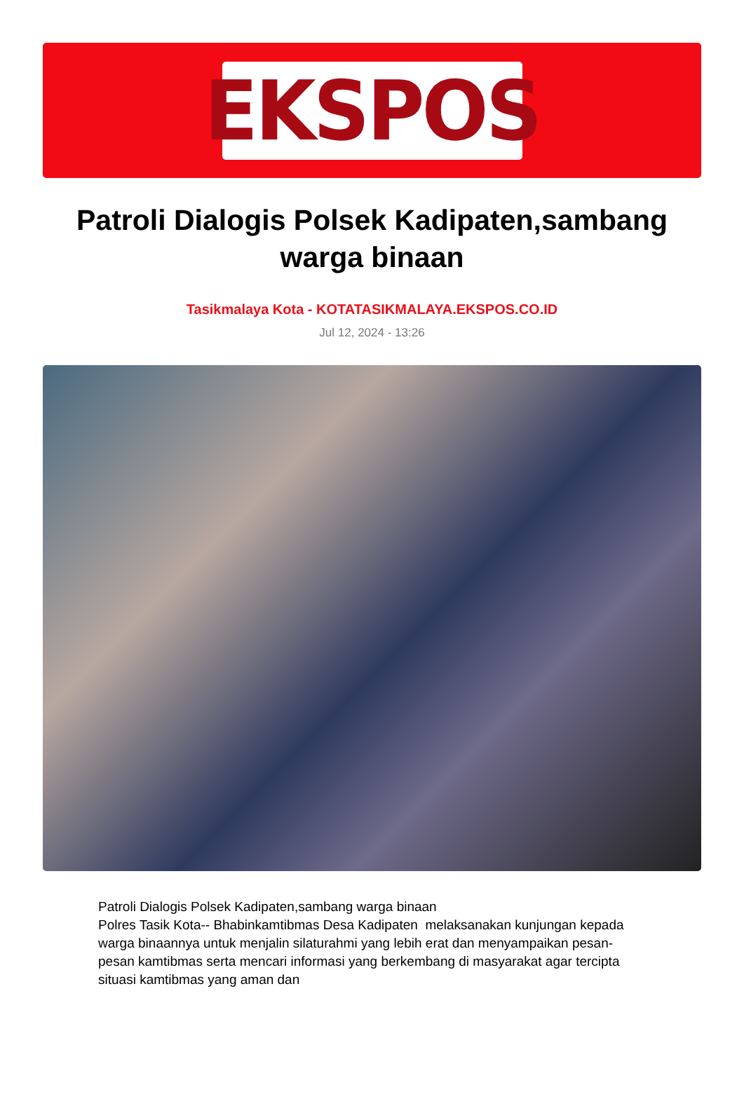EKSPOS
Patroli Dialogis Polsek Kadipaten,sambang warga binaan
Tasikmalaya Kota - KOTATASIKMALAYA.EKSPOS.CO.ID
Jul 12, 2024 - 13:26
Patroli Dialogis Polsek Kadipaten,sambang warga binaan
Polres Tasik Kota-- Bhabinkamtibmas Desa Kadipaten melaksanakan kunjungan kepada warga binaannya untuk menjalin silaturahmi yang lebih erat dan menyampaikan pesan-pesan kamtibmas serta mencari informasi yang berkembang di masyarakat agar tercipta situasi kamtibmas yang aman dan